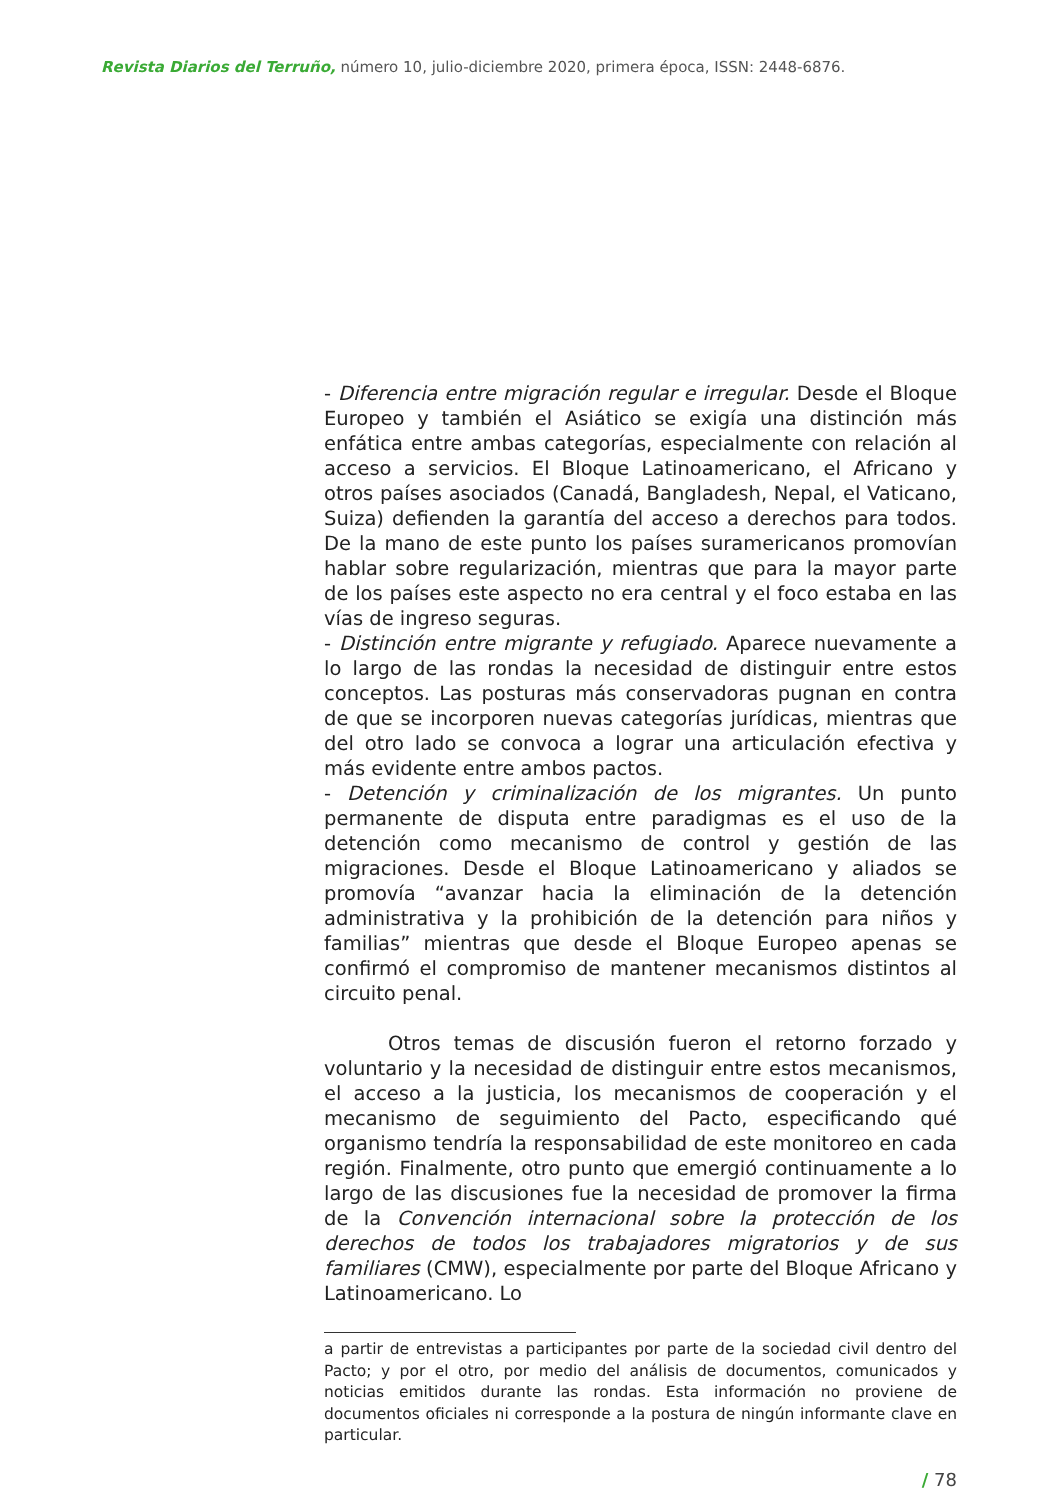Revista Diarios del Terruño, número 10, julio-diciembre 2020, primera época, ISSN: 2448-6876.
- Diferencia entre migración regular e irregular. Desde el Bloque Europeo y también el Asiático se exigía una distinción más enfática entre ambas categorías, especialmente con relación al acceso a servicios. El Bloque Latinoamericano, el Africano y otros países asociados (Canadá, Bangladesh, Nepal, el Vaticano, Suiza) defienden la garantía del acceso a derechos para todos. De la mano de este punto los países suramericanos promovían hablar sobre regularización, mientras que para la mayor parte de los países este aspecto no era central y el foco estaba en las vías de ingreso seguras.
- Distinción entre migrante y refugiado. Aparece nuevamente a lo largo de las rondas la necesidad de distinguir entre estos conceptos. Las posturas más conservadoras pugnan en contra de que se incorporen nuevas categorías jurídicas, mientras que del otro lado se convoca a lograr una articulación efectiva y más evidente entre ambos pactos.
- Detención y criminalización de los migrantes. Un punto permanente de disputa entre paradigmas es el uso de la detención como mecanismo de control y gestión de las migraciones. Desde el Bloque Latinoamericano y aliados se promovía “avanzar hacia la eliminación de la detención administrativa y la prohibición de la detención para niños y familias” mientras que desde el Bloque Europeo apenas se confirmó el compromiso de mantener mecanismos distintos al circuito penal.
Otros temas de discusión fueron el retorno forzado y voluntario y la necesidad de distinguir entre estos mecanismos, el acceso a la justicia, los mecanismos de cooperación y el mecanismo de seguimiento del Pacto, especificando qué organismo tendría la responsabilidad de este monitoreo en cada región. Finalmente, otro punto que emergió continuamente a lo largo de las discusiones fue la necesidad de promover la firma de la Convención internacional sobre la protección de los derechos de todos los trabajadores migratorios y de sus familiares (CMW), especialmente por parte del Bloque Africano y Latinoamericano. Lo
a partir de entrevistas a participantes por parte de la sociedad civil dentro del Pacto; y por el otro, por medio del análisis de documentos, comunicados y noticias emitidos durante las rondas. Esta información no proviene de documentos oficiales ni corresponde a la postura de ningún informante clave en particular.
/ 78